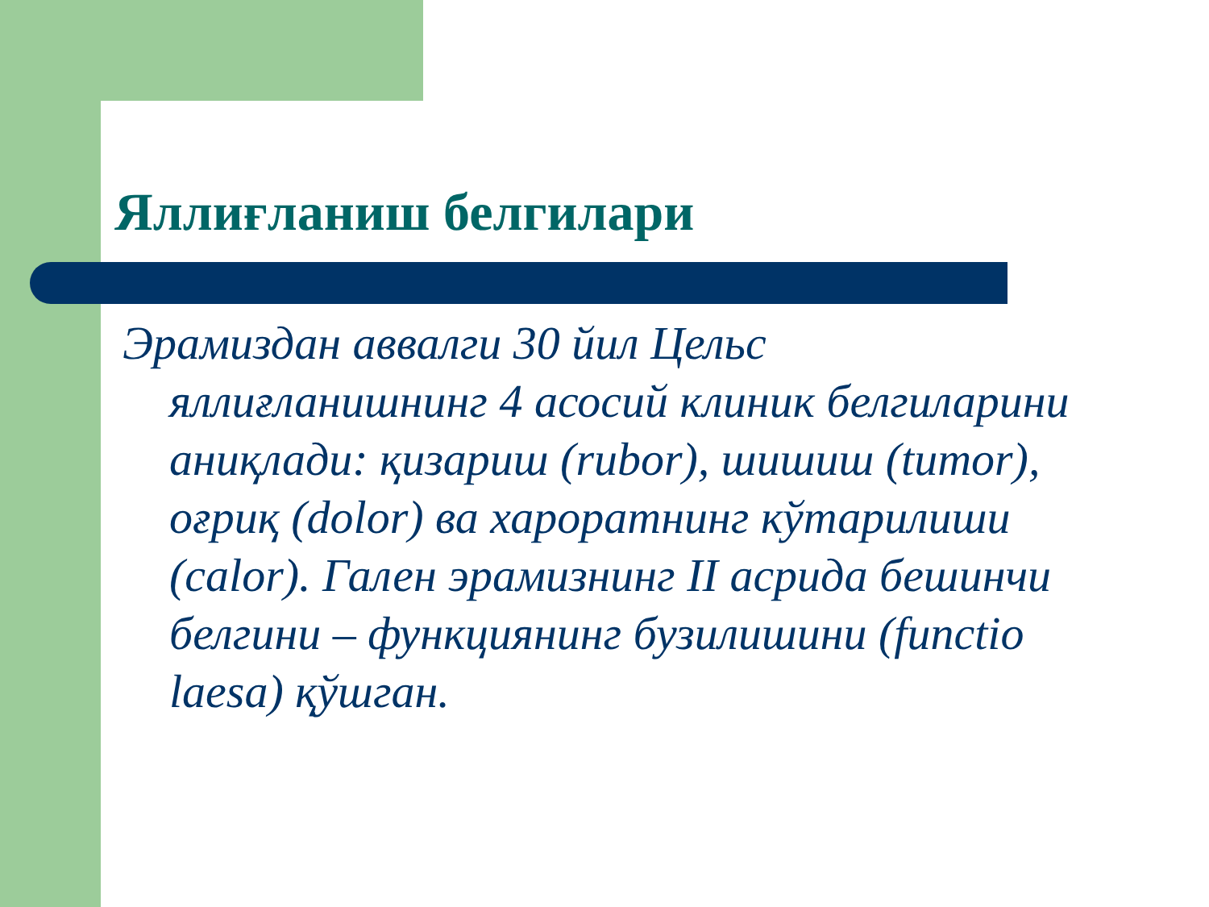Яллиғланиш белгилари
Эрамиздан аввалги 30 йил Цельс яллиғланишнинг 4 асосий клиник белгиларини аниқлади: қизариш (rubor), шишиш (tumor), оғриқ (dolor) ва хароратнинг кўтарилиши (calor). Гален эрамизнинг II асрида бешинчи белгини – функциянинг бузилишини (functio laesa) қўшган.